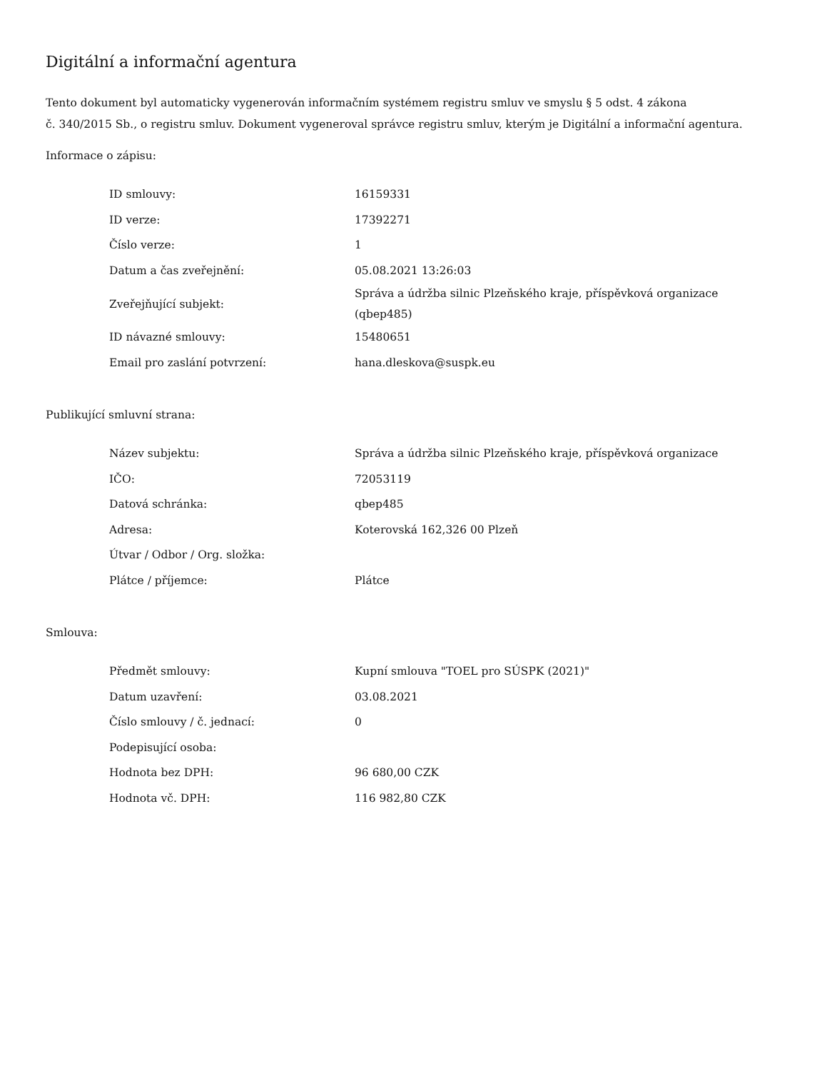Digitální a informační agentura
Tento dokument byl automaticky vygenerován informačním systémem registru smluv ve smyslu § 5 odst. 4 zákona
č. 340/2015 Sb., o registru smluv. Dokument vygeneroval správce registru smluv, kterým je Digitální a informační agentura.
Informace o zápisu:
| ID smlouvy: | 16159331 |
| ID verze: | 17392271 |
| Číslo verze: | 1 |
| Datum a čas zveřejnění: | 05.08.2021 13:26:03 |
| Zveřejňující subjekt: | Správa a údržba silnic Plzeňského kraje, příspěvková organizace (qbep485) |
| ID návazné smlouvy: | 15480651 |
| Email pro zaslání potvrzení: | hana.dleskova@suspk.eu |
Publikující smluvní strana:
| Název subjektu: | Správa a údržba silnic Plzeňského kraje, příspěvková organizace |
| IČO: | 72053119 |
| Datová schránka: | qbep485 |
| Adresa: | Koterovská 162,326 00 Plzeň |
| Útvar / Odbor / Org. složka: | |
| Plátce / příjemce: | Plátce |
Smlouva:
| Předmět smlouvy: | Kupní smlouva "TOEL pro SÚSPK (2021)" |
| Datum uzavření: | 03.08.2021 |
| Číslo smlouvy / č. jednací: | 0 |
| Podepisující osoba: | |
| Hodnota bez DPH: | 96 680,00 CZK |
| Hodnota vč. DPH: | 116 982,80 CZK |